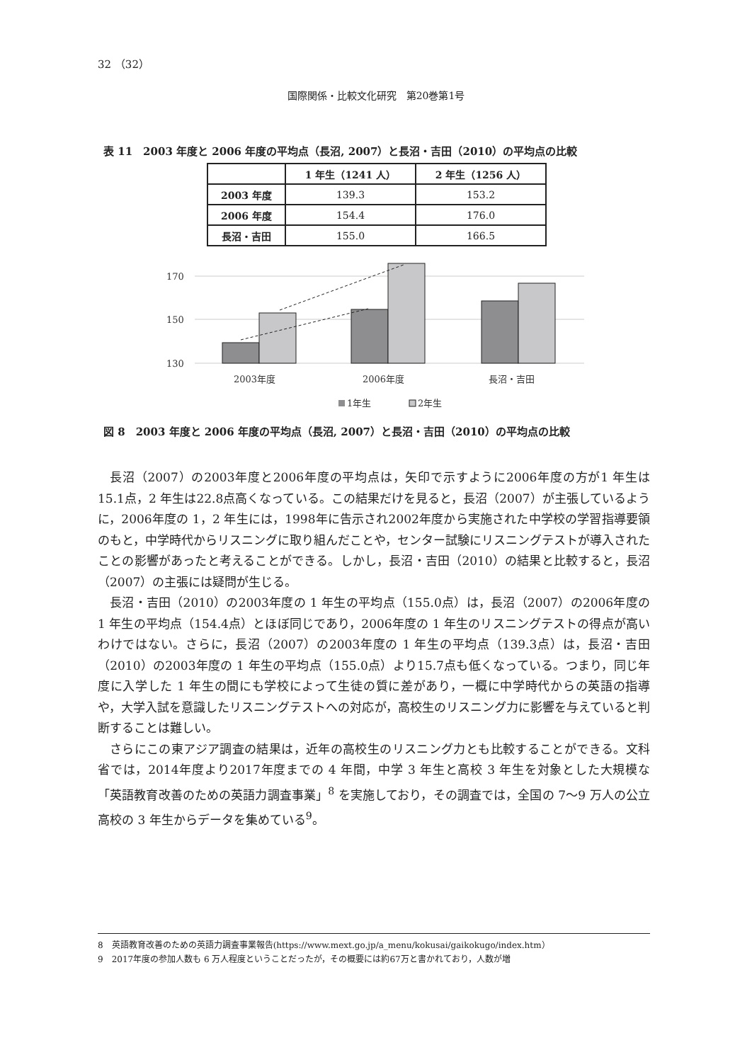32 （32）
国際関係・比較文化研究　第20巻第1号
表 11　2003 年度と 2006 年度の平均点（長沼, 2007）と長沼・吉田（2010）の平均点の比較
| | 1 年生（1241 人） | 2 年生（1256 人） |
| --- | --- | --- |
| 2003 年度 | 139.3 | 153.2 |
| 2006 年度 | 154.4 | 176.0 |
| 長沼・吉田 | 155.0 | 166.5 |
170
150
130
2003年度
2006年度
長沼・吉田
1年生
2年生
図 8　2003 年度と 2006 年度の平均点（長沼, 2007）と長沼・吉田（2010）の平均点の比較
長沼（2007）の2003年度と2006年度の平均点は，矢印で示すように2006年度の方が1 年生は15.1点，2 年生は22.8点高くなっている。この結果だけを見ると，長沼（2007）が主張しているように，2006年度の 1，2 年生には，1998年に告示され2002年度から実施された中学校の学習指導要領のもと，中学時代からリスニングに取り組んだことや，センター試験にリスニングテストが導入されたことの影響があったと考えることができる。しかし，長沼・吉田（2010）の結果と比較すると，長沼（2007）の主張には疑問が生じる。
長沼・吉田（2010）の2003年度の 1 年生の平均点（155.0点）は，長沼（2007）の2006年度の 1 年生の平均点（154.4点）とほぼ同じであり，2006年度の 1 年生のリスニングテストの得点が高いわけではない。さらに，長沼（2007）の2003年度の 1 年生の平均点（139.3点）は，長沼・吉田（2010）の2003年度の 1 年生の平均点（155.0点）より15.7点も低くなっている。つまり，同じ年度に入学した 1 年生の間にも学校によって生徒の質に差があり，一概に中学時代からの英語の指導や，大学入試を意識したリスニングテストへの対応が，高校生のリスニング力に影響を与えていると判断することは難しい。
さらにこの東アジア調査の結果は，近年の高校生のリスニング力とも比較することができる。文科省では，2014年度より2017年度までの 4 年間，中学 3 年生と高校 3 年生を対象とした大規模な「英語教育改善のための英語力調査事業」<sup>8</sup> を実施しており，その調査では，全国の 7〜9 万人の公立高校の 3 年生からデータを集めている<sup>9</sup>。
8　英語教育改善のための英語力調査事業報告(https://www.mext.go.jp/a_menu/kokusai/gaikokugo/index.htm）
9　2017年度の参加人数も 6 万人程度ということだったが，その概要には約67万と書かれており，人数が増